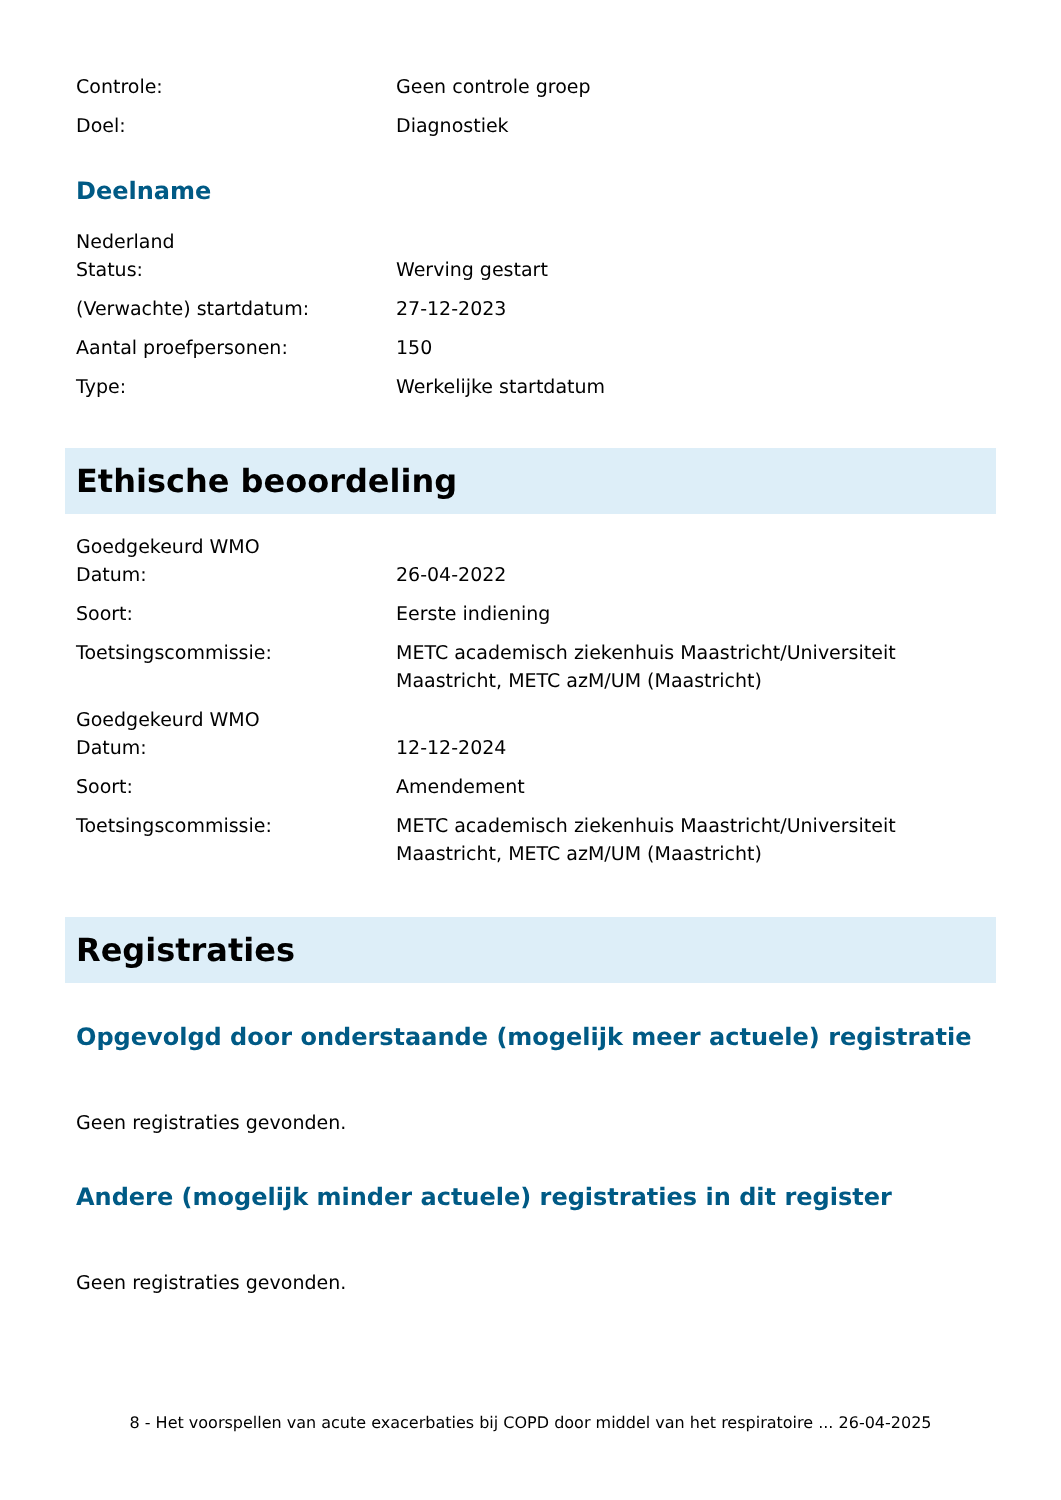Controle: Geen controle groep
Doel: Diagnostiek
Deelname
Nederland
Status: Werving gestart
(Verwachte) startdatum: 27-12-2023
Aantal proefpersonen: 150
Type: Werkelijke startdatum
Ethische beoordeling
Goedgekeurd WMO
Datum: 26-04-2022
Soort: Eerste indiening
Toetsingscommissie: METC academisch ziekenhuis Maastricht/Universiteit Maastricht, METC azM/UM (Maastricht)
Goedgekeurd WMO
Datum: 12-12-2024
Soort: Amendement
Toetsingscommissie: METC academisch ziekenhuis Maastricht/Universiteit Maastricht, METC azM/UM (Maastricht)
Registraties
Opgevolgd door onderstaande (mogelijk meer actuele) registratie
Geen registraties gevonden.
Andere (mogelijk minder actuele) registraties in dit register
Geen registraties gevonden.
8 - Het voorspellen van acute exacerbaties bij COPD door middel van het respiratoire ... 26-04-2025